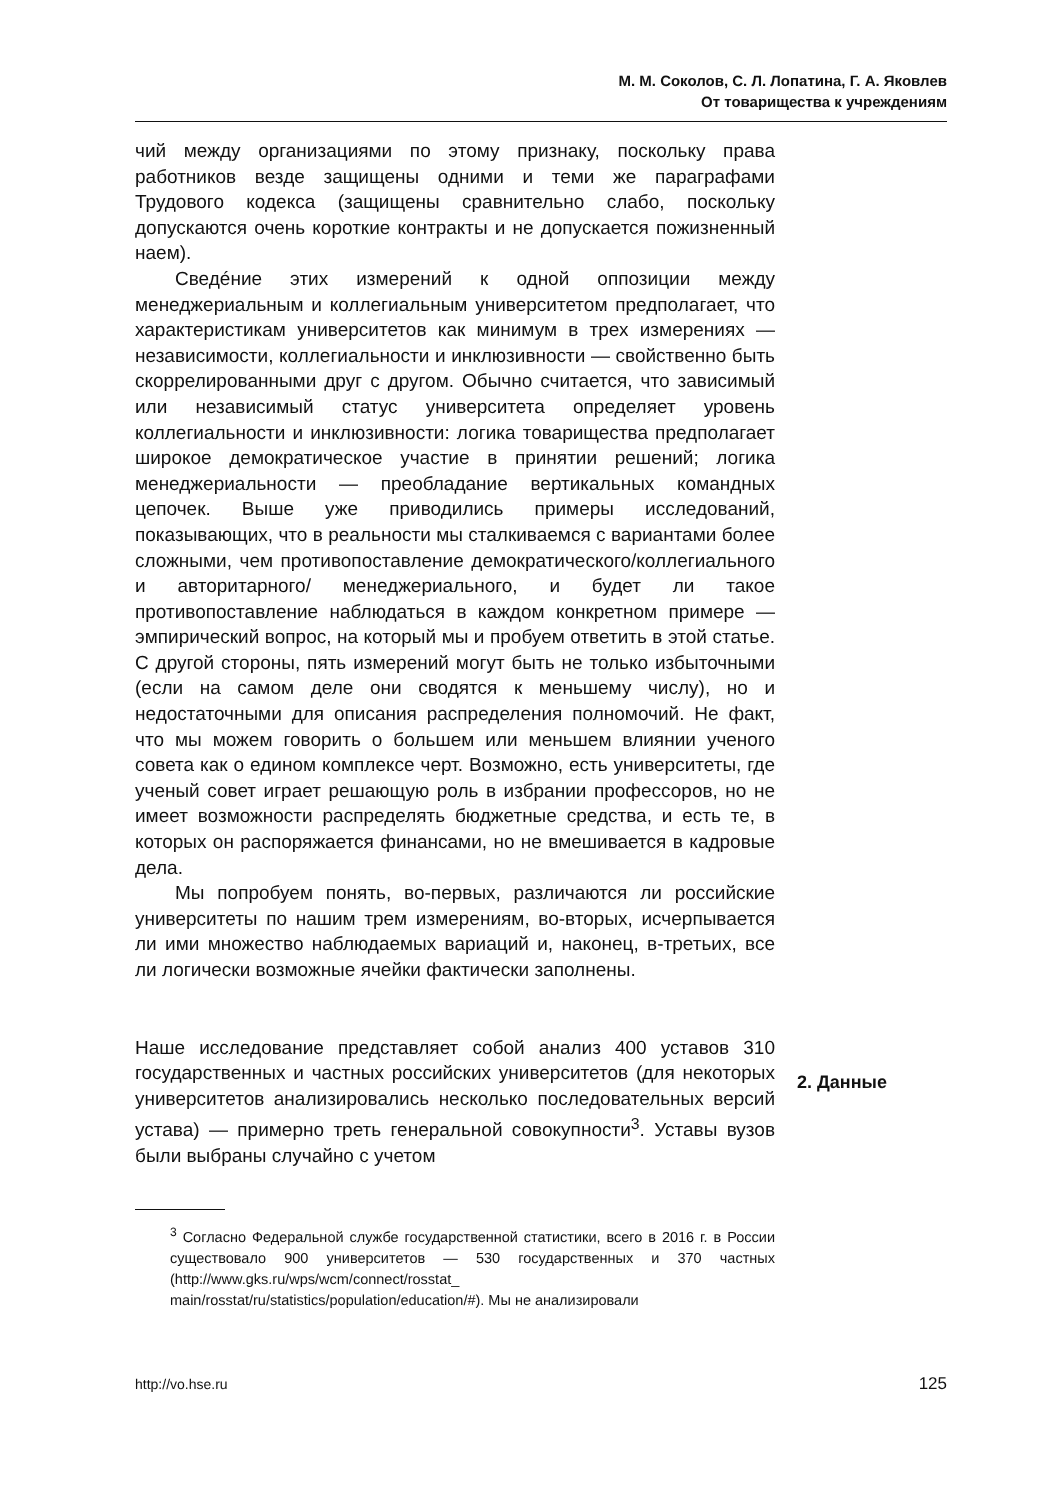М. М. Соколов, С. Л. Лопатина, Г. А. Яковлев
От товарищества к учреждениям
чий между организациями по этому признаку, поскольку права работников везде защищены одними и теми же параграфами Трудового кодекса (защищены сравнительно слабо, поскольку допускаются очень короткие контракты и не допускается пожизненный наем).
Сведéние этих измерений к одной оппозиции между менеджериальным и коллегиальным университетом предполагает, что характеристикам университетов как минимум в трех измерениях — независимости, коллегиальности и инклюзивности — свойственно быть скоррелированными друг с другом. Обычно считается, что зависимый или независимый статус университета определяет уровень коллегиальности и инклюзивности: логика товарищества предполагает широкое демократическое участие в принятии решений; логика менеджериальности — преобладание вертикальных командных цепочек. Выше уже приводились примеры исследований, показывающих, что в реальности мы сталкиваемся с вариантами более сложными, чем противопоставление демократического/коллегиального и авторитарного/ менеджериального, и будет ли такое противопоставление наблюдаться в каждом конкретном примере — эмпирический вопрос, на который мы и пробуем ответить в этой статье. С другой стороны, пять измерений могут быть не только избыточными (если на самом деле они сводятся к меньшему числу), но и недостаточными для описания распределения полномочий. Не факт, что мы можем говорить о большем или меньшем влиянии ученого совета как о едином комплексе черт. Возможно, есть университеты, где ученый совет играет решающую роль в избрании профессоров, но не имеет возможности распределять бюджетные средства, и есть те, в которых он распоряжается финансами, но не вмешивается в кадровые дела.
Мы попробуем понять, во-первых, различаются ли российские университеты по нашим трем измерениям, во-вторых, исчерпывается ли ими множество наблюдаемых вариаций и, наконец, в-третьих, все ли логически возможные ячейки фактически заполнены.
Наше исследование представляет собой анализ 400 уставов 310 государственных и частных российских университетов (для некоторых университетов анализировались несколько последовательных версий устава) — примерно треть генеральной совокупности<sup>3</sup>. Уставы вузов были выбраны случайно с учетом
<sup>3</sup> Согласно Федеральной службе государственной статистики, всего в 2016 г. в России существовало 900 университетов — 530 государственных и 370 частных (http://www.gks.ru/wps/wcm/connect/rosstat_ main/rosstat/ru/statistics/population/education/#). Мы не анализировали
2. Данные
http://vo.hse.ru 125